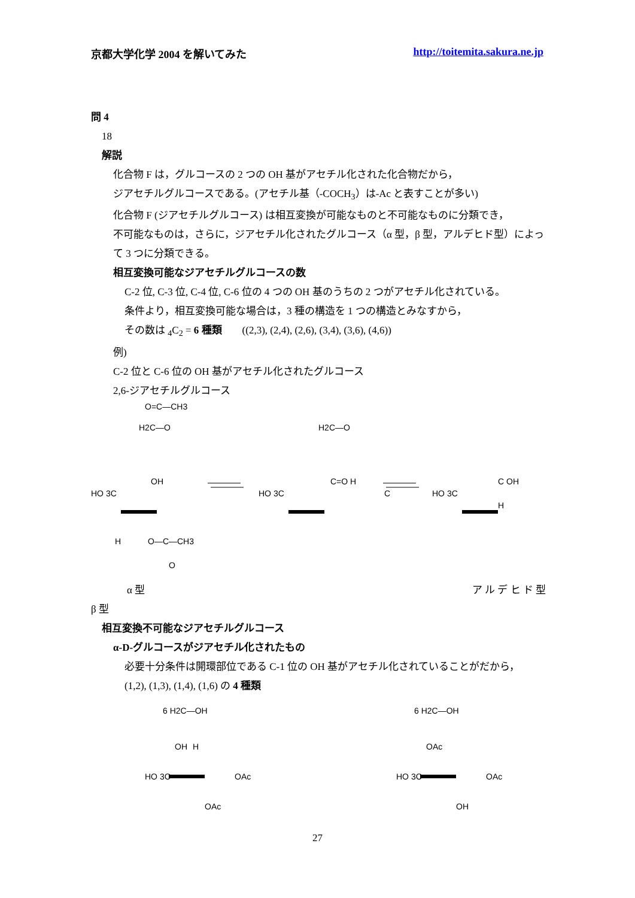京都大学化学 2004 を解いてみた http://toitemita.sakura.ne.jp
問 4
18
解説
化合物 F は，グルコースの 2 つの OH 基がアセチル化された化合物だから，
ジアセチルグルコースである。(アセチル基（-COCH<sub>3</sub>）は-Ac と表すことが多い)
化合物 F (ジアセチルグルコース) は相互変換が可能なものと不可能なものに分類でき，
不可能なものは，さらに，ジアセチル化されたグルコース（α 型，β 型，アルデヒド型）によって 3 つに分類できる。
相互変換可能なジアセチルグルコースの数
C-2 位, C-3 位, C-4 位, C-6 位の 4 つの OH 基のうちの 2 つがアセチル化されている。
条件より，相互変換可能な場合は，3 種の構造を 1 つの構造とみなすから，
その数は <sub>4</sub>C<sub>2</sub> = 6 種類 ((2,3), (2,4), (2,6), (3,4), (3,6), (4,6))
例)
C-2 位と C-6 位の OH 基がアセチル化されたグルコース
2,6-ジアセチルグルコース
HO 3C
OH
H2C—O
O=C—CH3
H
O—C—CH3
O
HO 3C
C=O H
H2C—O
C
HO 3C
C OH
H
α 型 ア ル デ ヒ ド 型
β 型
相互変換不可能なジアセチルグルコース
α-D-グルコースがジアセチル化されたもの
必要十分条件は開環部位である C-1 位の OH 基がアセチル化されていることがだから，
(1,2), (1,3), (1,4), (1,6) の 4 種類
6 H2C—OH
HO 3C
OAc
OAc
H
OH
6 H2C—OH
HO 3C
OAc
OH
OAc
27